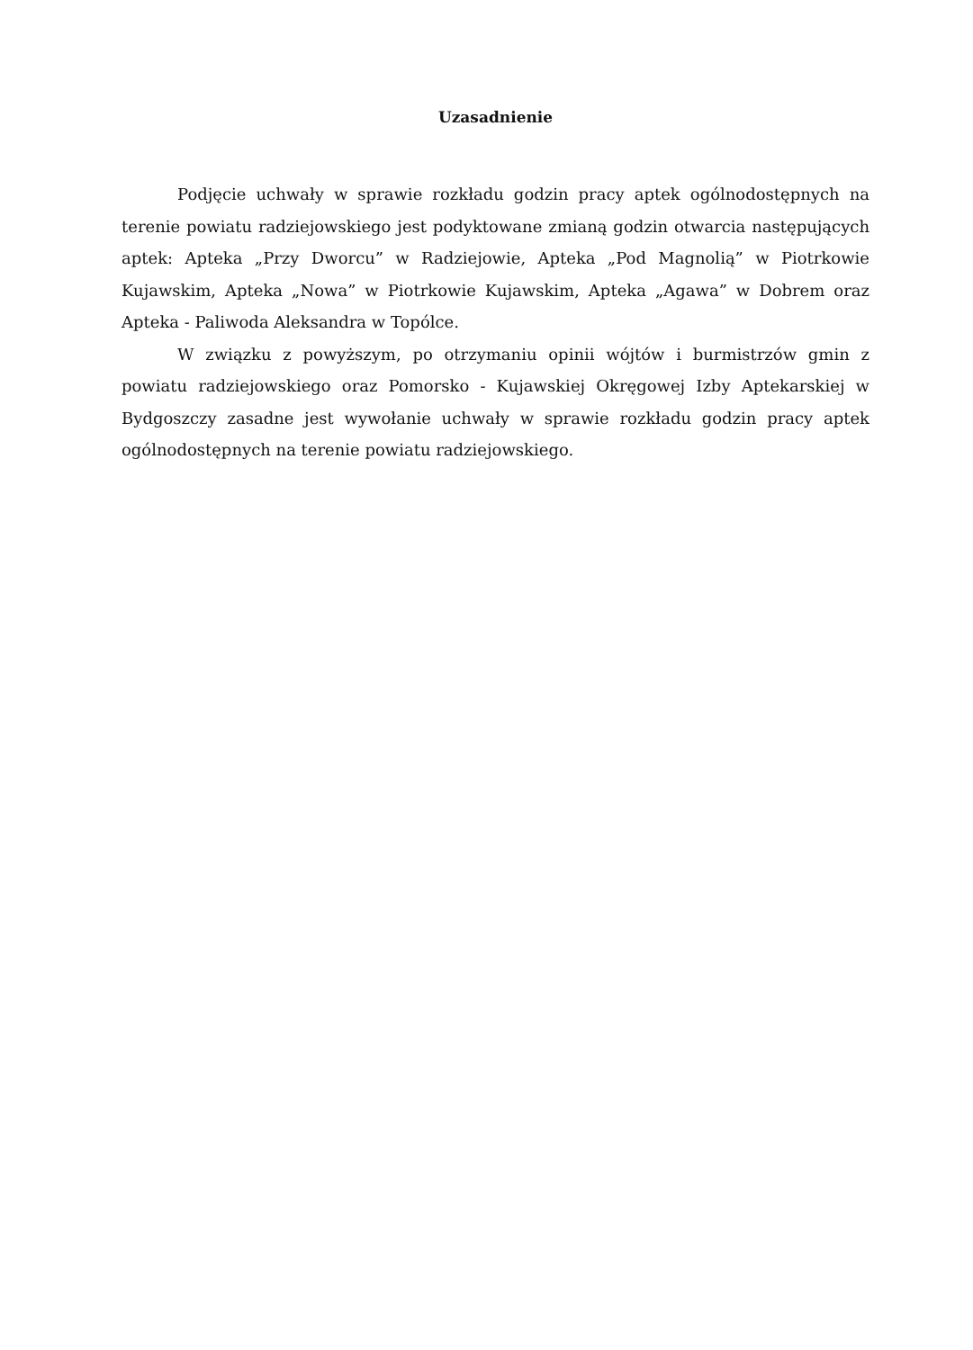Uzasadnienie
Podjęcie uchwały w sprawie rozkładu godzin pracy aptek ogólnodostępnych na terenie powiatu radziejowskiego jest podyktowane zmianą godzin otwarcia następujących aptek: Apteka „Przy Dworcu” w Radziejowie, Apteka „Pod Magnolią” w Piotrkowie Kujawskim, Apteka „Nowa” w Piotrkowie Kujawskim, Apteka „Agawa” w Dobrem oraz Apteka - Paliwoda Aleksandra w Topólce.
W związku z powyższym, po otrzymaniu opinii wójtów i burmistrzów gmin z powiatu radziejowskiego oraz Pomorsko - Kujawskiej Okręgowej Izby Aptekarskiej w Bydgoszczy zasadne jest wywołanie uchwały w sprawie rozkładu godzin pracy aptek ogólnodostępnych na terenie powiatu radziejowskiego.